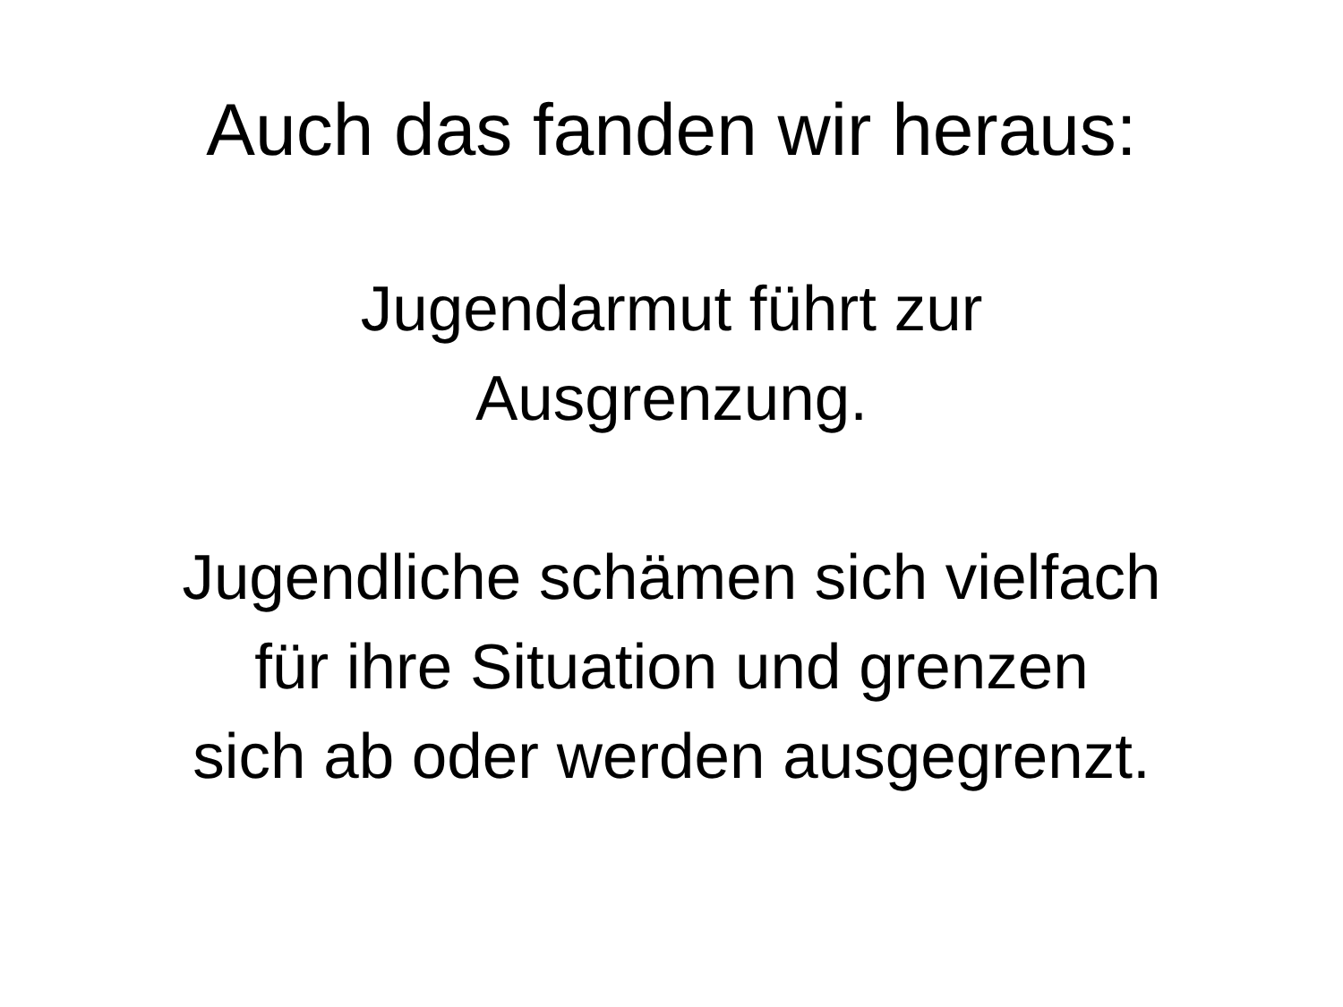Auch das fanden wir heraus:
Jugendarmut führt zur
Ausgrenzung.
Jugendliche schämen sich vielfach
für ihre Situation und grenzen
sich ab oder werden ausgegrenzt.